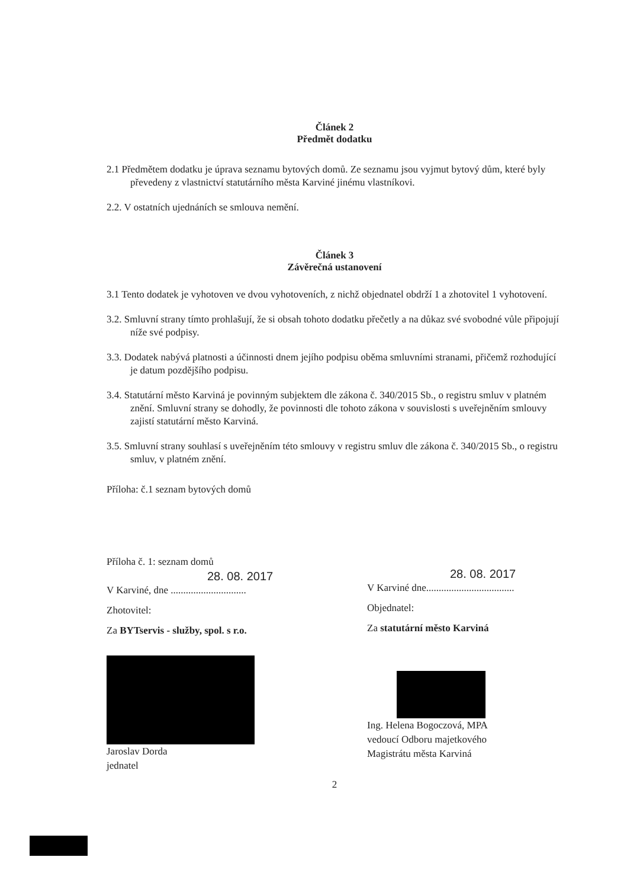Článek 2
Předmět dodatku
2.1 Předmětem dodatku je úprava seznamu bytových domů. Ze seznamu jsou vyjmut bytový dům, které byly převedeny z vlastnictví statutárního města Karviné jinému vlastníkovi.
2.2. V ostatních ujednáních se smlouva nemění.
Článek 3
Závěrečná ustanovení
3.1 Tento dodatek je vyhotoven ve dvou vyhotoveních, z nichž objednatel obdrží 1 a zhotovitel 1 vyhotovení.
3.2. Smluvní strany tímto prohlašují, že si obsah tohoto dodatku přečetly a na důkaz své svobodné vůle připojují níže své podpisy.
3.3. Dodatek nabývá platnosti a účinnosti dnem jejího podpisu oběma smluvními stranami, přičemž rozhodující je datum pozdějšího podpisu.
3.4. Statutární město Karviná je povinným subjektem dle zákona č. 340/2015 Sb., o registru smluv v platném znění. Smluvní strany se dohodly, že povinnosti dle tohoto zákona v souvislosti s uveřejněním smlouvy zajistí statutární město Karviná.
3.5. Smluvní strany souhlasí s uveřejněním této smlouvy v registru smluv dle zákona č. 340/2015 Sb., o registru smluv, v platném znění.
Příloha: č.1 seznam bytových domů
Příloha č. 1: seznam domů
28. 08. 2017
V Karviné, dne ..............................
Zhotovitel:
Za BYTservis - služby, spol. s r.o.
Jaroslav Dorda
jednatel
28. 08. 2017
V Karviné dne...................................
Objednatel:
Za statutární město Karviná
Ing. Helena Bogoczová, MPA
vedoucí Odboru majetkového
Magistrátu města Karviná
2